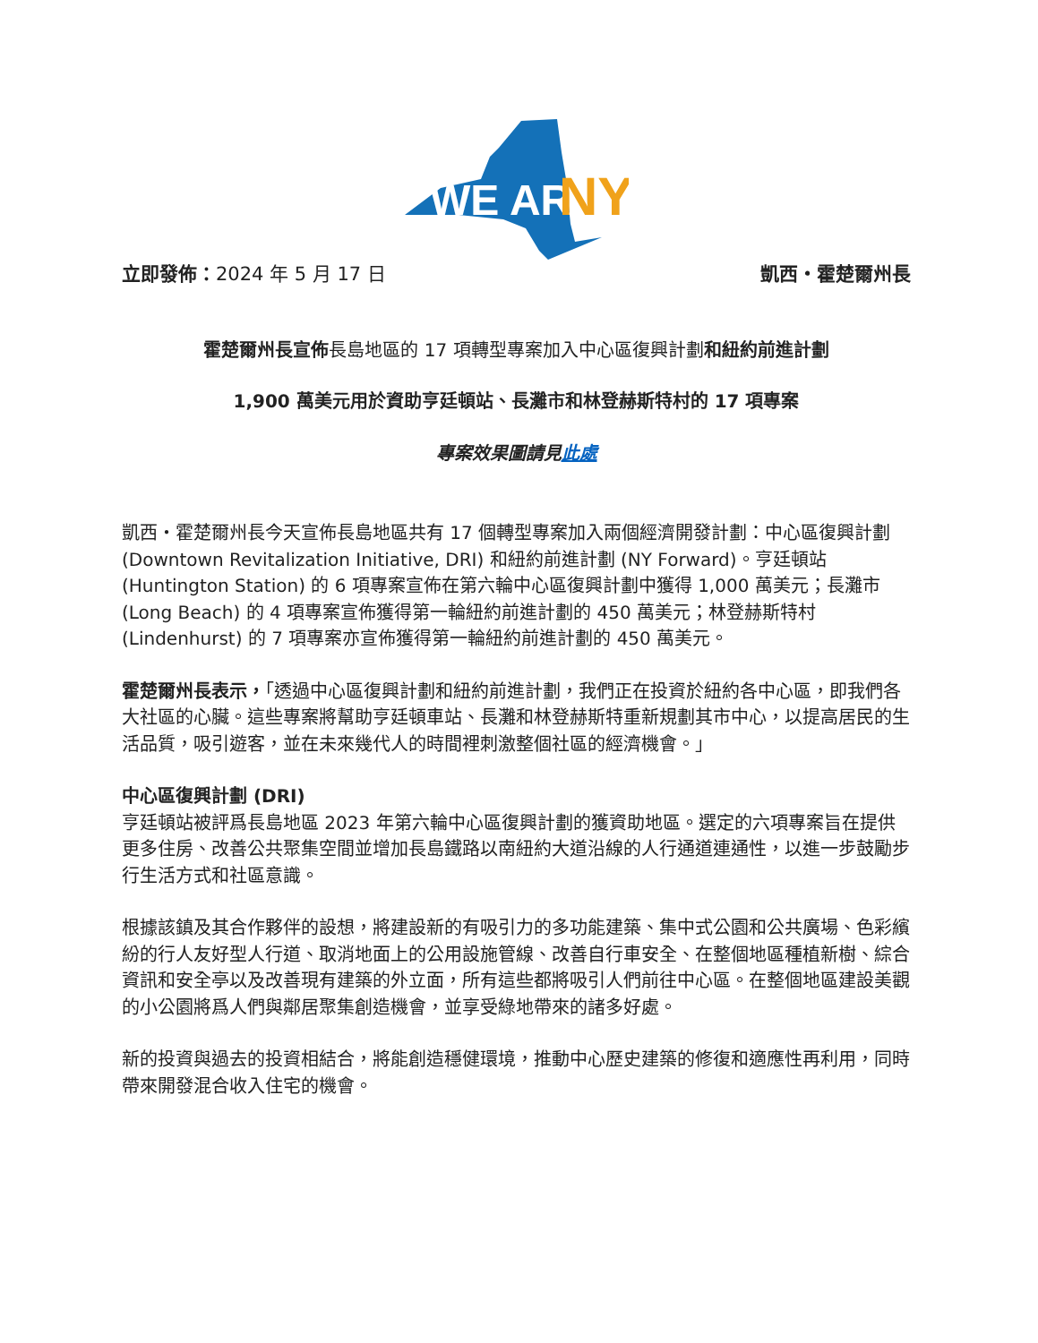WE ARE
NY
立即發佈：2024 年 5 月 17 日 凱西・霍楚爾州長
霍楚爾州長宣佈長島地區的 17 項轉型專案加入中心區復興計劃和紐約前進計劃
1,900 萬美元用於資助亨廷頓站、長灘市和林登赫斯特村的 17 項專案
專案效果圖請見此處
凱西・霍楚爾州長今天宣佈長島地區共有 17 個轉型專案加入兩個經濟開發計劃：中心區復興計劃 (Downtown Revitalization Initiative, DRI) 和紐約前進計劃 (NY Forward)。亨廷頓站 (Huntington Station) 的 6 項專案宣佈在第六輪中心區復興計劃中獲得 1,000 萬美元；長灘市 (Long Beach) 的 4 項專案宣佈獲得第一輪紐約前進計劃的 450 萬美元；林登赫斯特村 (Lindenhurst) 的 7 項專案亦宣佈獲得第一輪紐約前進計劃的 450 萬美元。
霍楚爾州長表示，「透過中心區復興計劃和紐約前進計劃，我們正在投資於紐約各中心區，即我們各大社區的心臟。這些專案將幫助亨廷頓車站、長灘和林登赫斯特重新規劃其市中心，以提高居民的生活品質，吸引遊客，並在未來幾代人的時間裡刺激整個社區的經濟機會。」
中心區復興計劃 (DRI)
亨廷頓站被評爲長島地區 2023 年第六輪中心區復興計劃的獲資助地區。選定的六項專案旨在提供更多住房、改善公共聚集空間並增加長島鐵路以南紐約大道沿線的人行通道連通性，以進一步鼓勵步行生活方式和社區意識。
根據該鎮及其合作夥伴的設想，將建設新的有吸引力的多功能建築、集中式公園和公共廣場、色彩繽紛的行人友好型人行道、取消地面上的公用設施管線、改善自行車安全、在整個地區種植新樹、綜合資訊和安全亭以及改善現有建築的外立面，所有這些都將吸引人們前往中心區。在整個地區建設美觀的小公園將爲人們與鄰居聚集創造機會，並享受綠地帶來的諸多好處。
新的投資與過去的投資相結合，將能創造穩健環境，推動中心歷史建築的修復和適應性再利用，同時帶來開發混合收入住宅的機會。